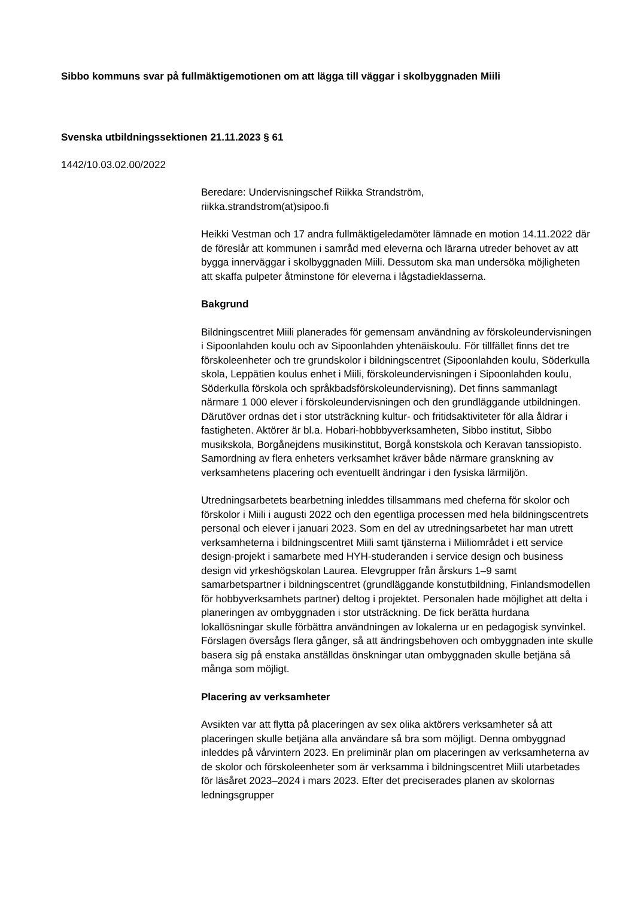Sibbo kommuns svar på fullmäktigemotionen om att lägga till väggar i skolbyggnaden Miili
Svenska utbildningssektionen 21.11.2023 § 61
1442/10.03.02.00/2022
Beredare: Undervisningschef Riikka Strandström,
riikka.strandstrom(at)sipoo.fi
Heikki Vestman och 17 andra fullmäktigeledamöter lämnade en motion 14.11.2022 där de föreslår att kommunen i samråd med eleverna och lärarna utreder behovet av att bygga innerväggar i skolbyggnaden Miili. Dessutom ska man undersöka möjligheten att skaffa pulpeter åtminstone för eleverna i lågstadieklasserna.
Bakgrund
Bildningscentret Miili planerades för gemensam användning av förskoleundervisningen i Sipoonlahden koulu och av Sipoonlahden yhtenäiskoulu. För tillfället finns det tre förskoleenheter och tre grundskolor i bildningscentret (Sipoonlahden koulu, Söderkulla skola, Leppätien koulus enhet i Miili, förskoleundervisningen i Sipoonlahden koulu, Söderkulla förskola och språkbadsförskoleundervisning). Det finns sammanlagt närmare 1 000 elever i förskoleundervisningen och den grundläggande utbildningen. Därutöver ordnas det i stor utsträckning kultur- och fritidsaktiviteter för alla åldrar i fastigheten. Aktörer är bl.a. Hobari-hobbbyverksamheten, Sibbo institut, Sibbo musikskola, Borgånejdens musikinstitut, Borgå konstskola och Keravan tanssiopisto. Samordning av flera enheters verksamhet kräver både närmare granskning av verksamhetens placering och eventuellt ändringar i den fysiska lärmiljön.
Utredningsarbetets bearbetning inleddes tillsammans med cheferna för skolor och förskolor i Miili i augusti 2022 och den egentliga processen med hela bildningscentrets personal och elever i januari 2023. Som en del av utredningsarbetet har man utrett verksamheterna i bildningscentret Miili samt tjänsterna i Miiliområdet i ett service design-projekt i samarbete med HYH-studeranden i service design och business design vid yrkeshögskolan Laurea. Elevgrupper från årskurs 1–9 samt samarbetspartner i bildningscentret (grundläggande konstutbildning, Finlandsmodellen för hobbyverksamhets partner) deltog i projektet. Personalen hade möjlighet att delta i planeringen av ombyggnaden i stor utsträckning. De fick berätta hurdana lokallösningar skulle förbättra användningen av lokalerna ur en pedagogisk synvinkel. Förslagen översågs flera gånger, så att ändringsbehoven och ombyggnaden inte skulle basera sig på enstaka anställdas önskningar utan ombyggnaden skulle betjäna så många som möjligt.
Placering av verksamheter
Avsikten var att flytta på placeringen av sex olika aktörers verksamheter så att placeringen skulle betjäna alla användare så bra som möjligt. Denna ombyggnad inleddes på vårvintern 2023. En preliminär plan om placeringen av verksamheterna av de skolor och förskoleenheter som är verksamma i bildningscentret Miili utarbetades för läsåret 2023–2024 i mars 2023. Efter det preciserades planen av skolornas ledningsgrupper